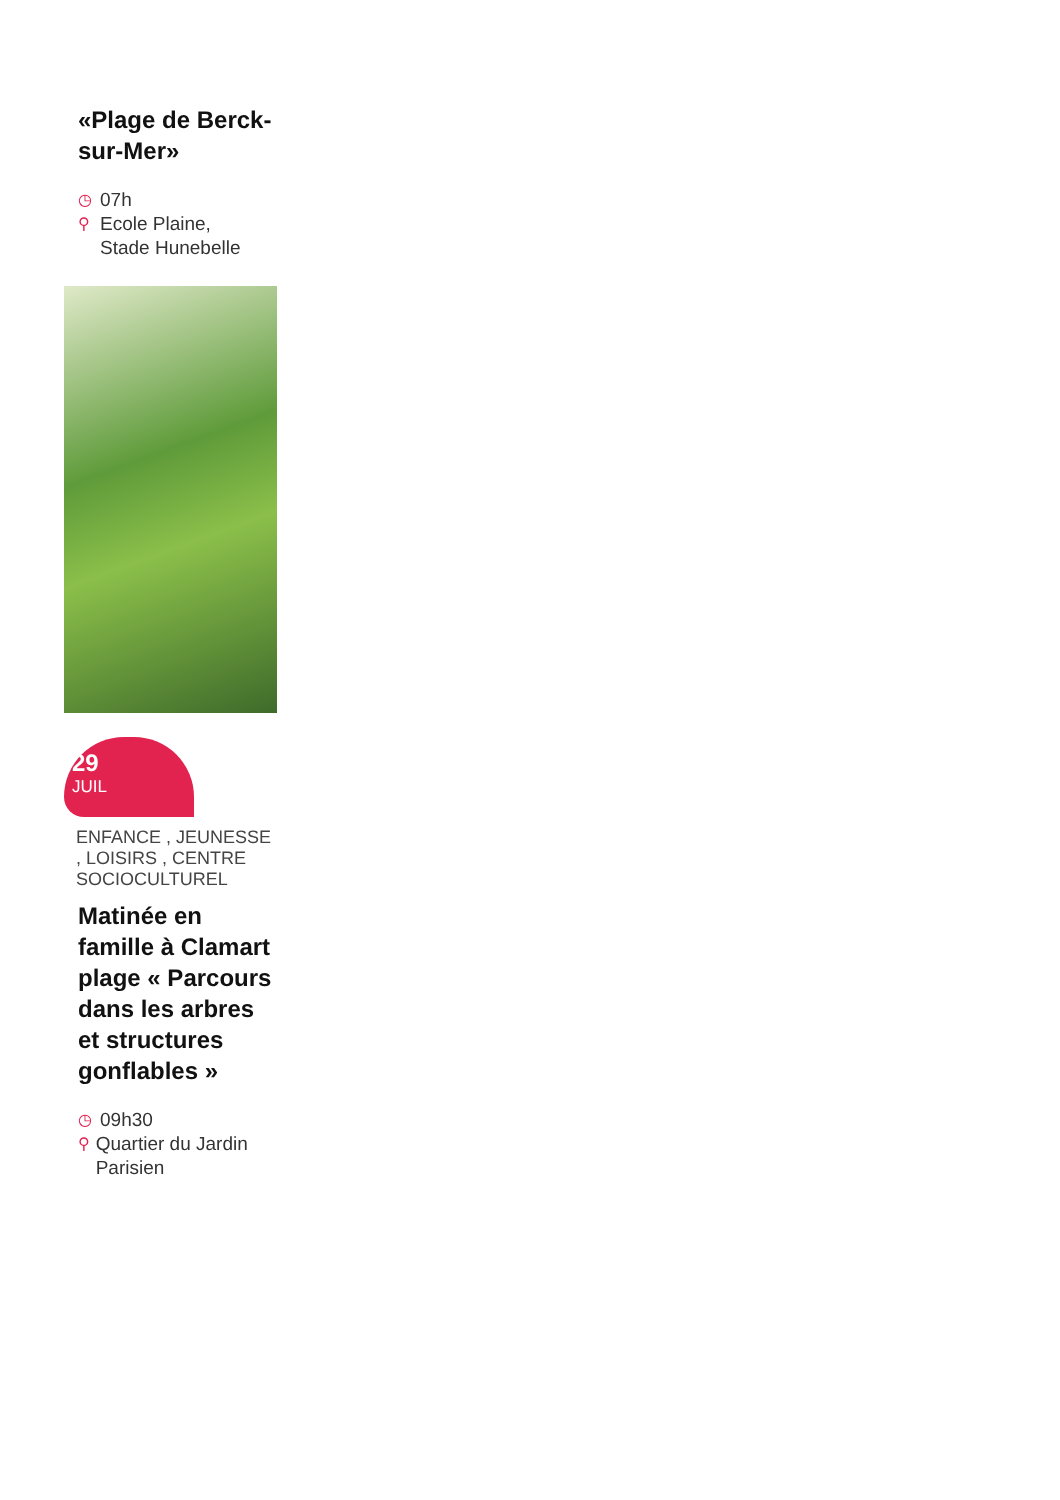«Plage de Berck-sur-Mer»
◷ 07h
⚲ Ecole Plaine,
Stade Hunebelle
29
JUIL
ENFANCE , JEUNESSE , LOISIRS , CENTRE SOCIOCULTUREL
Matinée en famille à Clamart plage « Parcours dans les arbres et structures gonflables »
◷ 09h30
⚲ Quartier du Jardin Parisien